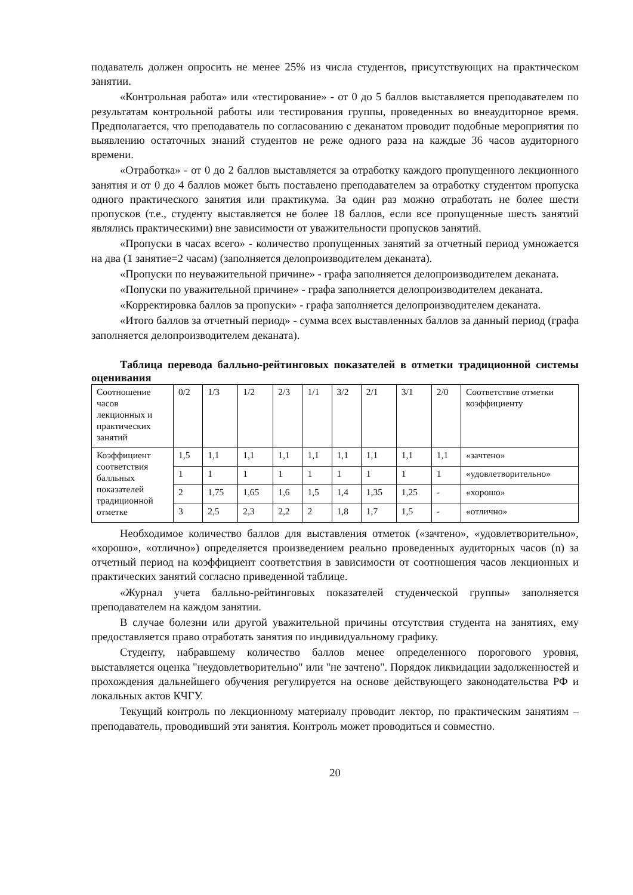подаватель должен опросить не менее 25% из числа студентов, присутствующих на практическом занятии.
«Контрольная работа» или «тестирование» - от 0 до 5 баллов выставляется преподавателем по результатам контрольной работы или тестирования группы, проведенных во внеаудиторное время. Предполагается, что преподаватель по согласованию с деканатом проводит подобные мероприятия по выявлению остаточных знаний студентов не реже одного раза на каждые 36 часов аудиторного времени.
«Отработка» - от 0 до 2 баллов выставляется за отработку каждого пропущенного лекционного занятия и от 0 до 4 баллов может быть поставлено преподавателем за отработку студентом пропуска одного практического занятия или практикума. За один раз можно отработать не более шести пропусков (т.е., студенту выставляется не более 18 баллов, если все пропущенные шесть занятий являлись практическими) вне зависимости от уважительности пропусков занятий.
«Пропуски в часах всего» - количество пропущенных занятий за отчетный период умножается на два (1 занятие=2 часам) (заполняется делопроизводителем деканата).
«Пропуски по неуважительной причине» - графа заполняется делопроизводителем деканата.
«Попуски по уважительной причине» - графа заполняется делопроизводителем деканата.
«Корректировка баллов за пропуски» - графа заполняется делопроизводителем деканата.
«Итого баллов за отчетный период» - сумма всех выставленных баллов за данный период (графа заполняется делопроизводителем деканата).
Таблица перевода балльно-рейтинговых показателей в отметки традиционной системы оценивания
| Соотношение часов лекционных и практических занятий | 0/2 | 1/3 | 1/2 | 2/3 | 1/1 | 3/2 | 2/1 | 3/1 | 2/0 | Соответствие отметки коэффициенту |
| Коэффициент соответствия балльных показателей традиционной отметке | 1,5 | 1,1 | 1,1 | 1,1 | 1,1 | 1,1 | 1,1 | 1,1 | 1,1 | «зачтено» |
| | 1 | 1 | 1 | 1 | 1 | 1 | 1 | 1 | 1 | «удовлетворительно» |
| | 2 | 1,75 | 1,65 | 1,6 | 1,5 | 1,4 | 1,35 | 1,25 | - | «хорошо» |
| | 3 | 2,5 | 2,3 | 2,2 | 2 | 1,8 | 1,7 | 1,5 | - | «отлично» |
Необходимое количество баллов для выставления отметок («зачтено», «удовлетворительно», «хорошо», «отлично») определяется произведением реально проведенных аудиторных часов (n) за отчетный период на коэффициент соответствия в зависимости от соотношения часов лекционных и практических занятий согласно приведенной таблице.
«Журнал учета балльно-рейтинговых показателей студенческой группы» заполняется преподавателем на каждом занятии.
В случае болезни или другой уважительной причины отсутствия студента на занятиях, ему предоставляется право отработать занятия по индивидуальному графику.
Студенту, набравшему количество баллов менее определенного порогового уровня, выставляется оценка "неудовлетворительно" или "не зачтено". Порядок ликвидации задолженностей и прохождения дальнейшего обучения регулируется на основе действующего законодательства РФ и локальных актов КЧГУ.
Текущий контроль по лекционному материалу проводит лектор, по практическим занятиям – преподаватель, проводивший эти занятия. Контроль может проводиться и совместно.
20